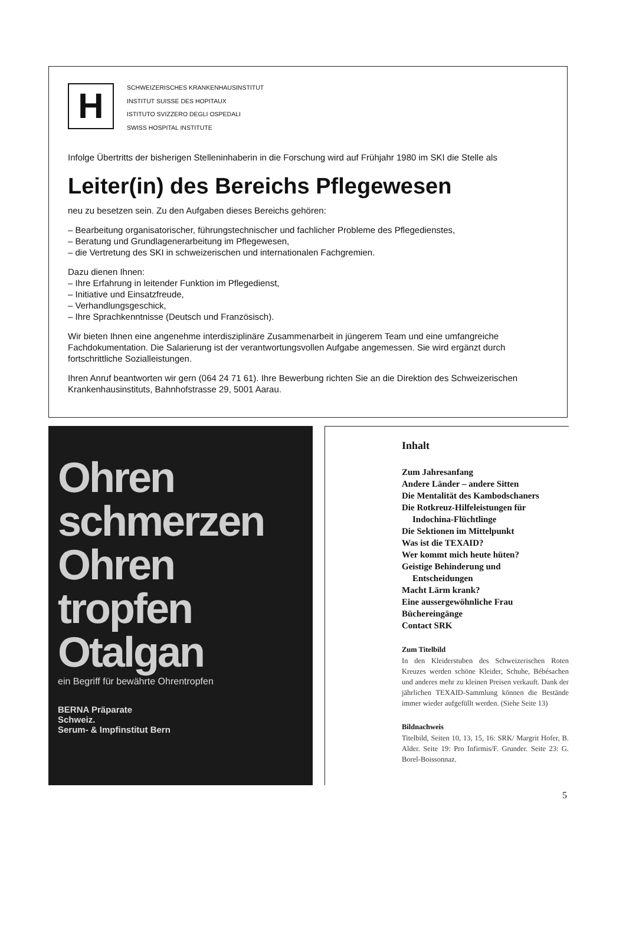H
SCHWEIZERISCHES KRANKENHAUSINSTITUT
INSTITUT SUISSE DES HOPITAUX
ISTITUTO SVIZZERO DEGLI OSPEDALI
SWISS HOSPITAL INSTITUTE
Infolge Übertritts der bisherigen Stelleninhaberin in die Forschung wird auf Frühjahr 1980 im SKI die Stelle als
Leiter(in) des Bereichs Pflegewesen
neu zu besetzen sein. Zu den Aufgaben dieses Bereichs gehören:
– Bearbeitung organisatorischer, führungstechnischer und fachlicher Probleme des Pflegedienstes,
– Beratung und Grundlagenerarbeitung im Pflegewesen,
– die Vertretung des SKI in schweizerischen und internationalen Fachgremien.
Dazu dienen Ihnen:
– Ihre Erfahrung in leitender Funktion im Pflegedienst,
– Initiative und Einsatzfreude,
– Verhandlungsgeschick,
– Ihre Sprachkenntnisse (Deutsch und Französisch).
Wir bieten Ihnen eine angenehme interdisziplinäre Zusammenarbeit in jüngerem Team und eine umfangreiche Fachdokumentation. Die Salarierung ist der verantwortungsvollen Aufgabe angemessen. Sie wird ergänzt durch fortschrittliche Sozialleistungen.
Ihren Anruf beantworten wir gern (064 24 71 61). Ihre Bewerbung richten Sie an die Direktion des Schweizerischen Krankenhausinstituts, Bahnhofstrasse 29, 5001 Aarau.
Ohren
schmerzen
Ohren
tropfen
Otalgan
ein Begriff für bewährte Ohrentropfen
BERNA Präparate
Schweiz.
Serum- & Impfinstitut Bern
Inhalt
Zum Jahresanfang
Andere Länder – andere Sitten
Die Mentalität des Kambodschaners
Die Rotkreuz-Hilfeleistungen für
Indochina-Flüchtlinge
Die Sektionen im Mittelpunkt
Was ist die TEXAID?
Wer kommt mich heute hüten?
Geistige Behinderung und
Entscheidungen
Macht Lärm krank?
Eine aussergewöhnliche Frau
Büchereingänge
Contact SRK
Zum Titelbild
In den Kleiderstuben des Schweizerischen Roten Kreuzes werden schöne Kleider, Schuhe, Bébésachen und anderes mehr zu kleinen Preisen verkauft. Dank der jährlichen TEXAID-Sammlung können die Bestände immer wieder aufgefüllt werden. (Siehe Seite 13)
Bildnachweis
Titelbild, Seiten 10, 13, 15, 16: SRK/ Margrit Hofer, B. Alder. Seite 19: Pro Infirmis/F. Grunder. Seite 23: G. Borel-Boissonnaz.
5